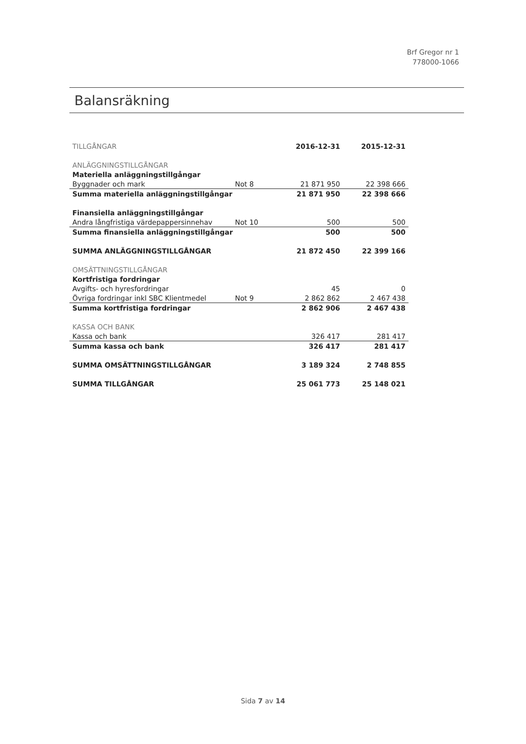Brf Gregor nr 1
778000-1066
Balansräkning
| TILLGÅNGAR | | 2016-12-31 | 2015-12-31 |
| ANLÄGGNINGSTILLGÅNGAR | | | |
| Materiella anläggningstillgångar | | | |
| Byggnader och mark | Not 8 | 21 871 950 | 22 398 666 |
| Summa materiella anläggningstillgångar | | 21 871 950 | 22 398 666 |
| Finansiella anläggningstillgångar | | | |
| Andra långfristiga värdepappersinnehav | Not 10 | 500 | 500 |
| Summa finansiella anläggningstillgångar | | 500 | 500 |
| SUMMA ANLÄGGNINGSTILLGÅNGAR | | 21 872 450 | 22 399 166 |
| OMSÄTTNINGSTILLGÅNGAR | | | |
| Kortfristiga fordringar | | | |
| Avgifts- och hyresfordringar | | 45 | 0 |
| Övriga fordringar inkl SBC Klientmedel | Not 9 | 2 862 862 | 2 467 438 |
| Summa kortfristiga fordringar | | 2 862 906 | 2 467 438 |
| KASSA OCH BANK | | | |
| Kassa och bank | | 326 417 | 281 417 |
| Summa kassa och bank | | 326 417 | 281 417 |
| SUMMA OMSÄTTNINGSTILLGÅNGAR | | 3 189 324 | 2 748 855 |
| SUMMA TILLGÅNGAR | | 25 061 773 | 25 148 021 |
Sida 7 av 14